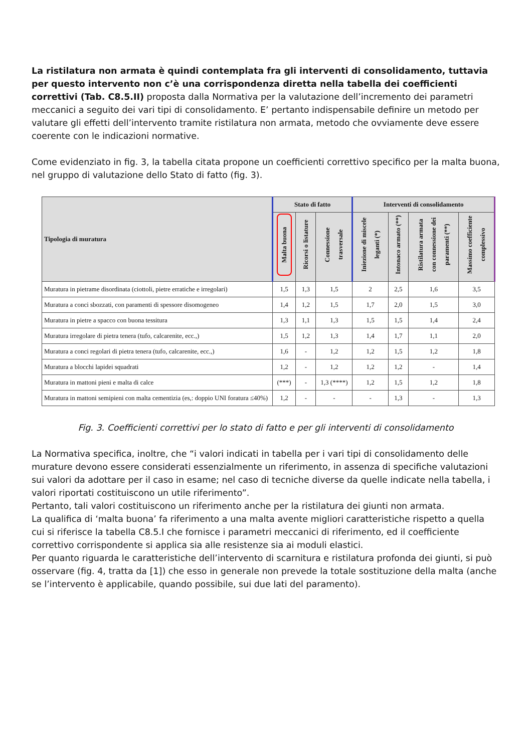La ristilatura non armata è quindi contemplata fra gli interventi di consolidamento, tuttavia per questo intervento non c’è una corrispondenza diretta nella tabella dei coefficienti correttivi (Tab. C8.5.II) proposta dalla Normativa per la valutazione dell’incremento dei parametri meccanici a seguito dei vari tipi di consolidamento. E’ pertanto indispensabile definire un metodo per valutare gli effetti dell’intervento tramite ristilatura non armata, metodo che ovviamente deve essere coerente con le indicazioni normative.
Come evidenziato in fig. 3, la tabella citata propone un coefficienti correttivo specifico per la malta buona, nel gruppo di valutazione dello Stato di fatto (fig. 3).
| Tipologia di muratura | Stato di fatto | | | Interventi di consolidamento | | | |
| --- | --- | --- | --- | --- | --- | --- | --- |
| | Malta buona | Ricorsi o listature | Connessione trasversale | Iniezione di miscele leganti (*) | Intonaco armato (**) | Ristilatura armata con connessione dei paramenti (**) | Massimo coefficiente complessivo |
| Muratura in pietrame disordinata (ciottoli, pietre erratiche e irregolari) | 1,5 | 1,3 | 1,5 | 2 | 2,5 | 1,6 | 3,5 |
| Muratura a conci sbozzati, con paramenti di spessore disomogeneo | 1,4 | 1,2 | 1,5 | 1,7 | 2,0 | 1,5 | 3,0 |
| Muratura in pietre a spacco con buona tessitura | 1,3 | 1,1 | 1,3 | 1,5 | 1,5 | 1,4 | 2,4 |
| Muratura irregolare di pietra tenera (tufo, calcarenite, ecc.,) | 1,5 | 1,2 | 1,3 | 1,4 | 1,7 | 1,1 | 2,0 |
| Muratura a conci regolari di pietra tenera (tufo, calcarenite, ecc.,) | 1,6 | - | 1,2 | 1,2 | 1,5 | 1,2 | 1,8 |
| Muratura a blocchi lapidei squadrati | 1,2 | - | 1,2 | 1,2 | 1,2 | - | 1,4 |
| Muratura in mattoni pieni e malta di calce | (***) | - | 1,3 (****) | 1,2 | 1,5 | 1,2 | 1,8 |
| Muratura in mattoni semipieni con malta cementizia (es,: doppio UNI foratura ≤40%) | 1,2 | - | - | - | 1,3 | - | 1,3 |
Fig. 3. Coefficienti correttivi per lo stato di fatto e per gli interventi di consolidamento
La Normativa specifica, inoltre, che “i valori indicati in tabella per i vari tipi di consolidamento delle murature devono essere considerati essenzialmente un riferimento, in assenza di specifiche valutazioni sui valori da adottare per il caso in esame; nel caso di tecniche diverse da quelle indicate nella tabella, i valori riportati costituiscono un utile riferimento”.
Pertanto, tali valori costituiscono un riferimento anche per la ristilatura dei giunti non armata.
La qualifica di ‘malta buona’ fa riferimento a una malta avente migliori caratteristiche rispetto a quella cui si riferisce la tabella C8.5.I che fornisce i parametri meccanici di riferimento, ed il coefficiente correttivo corrispondente si applica sia alle resistenze sia ai moduli elastici.
Per quanto riguarda le caratteristiche dell’intervento di scarnitura e ristilatura profonda dei giunti, si può osservare (fig. 4, tratta da [1]) che esso in generale non prevede la totale sostituzione della malta (anche se l’intervento è applicabile, quando possibile, sui due lati del paramento).